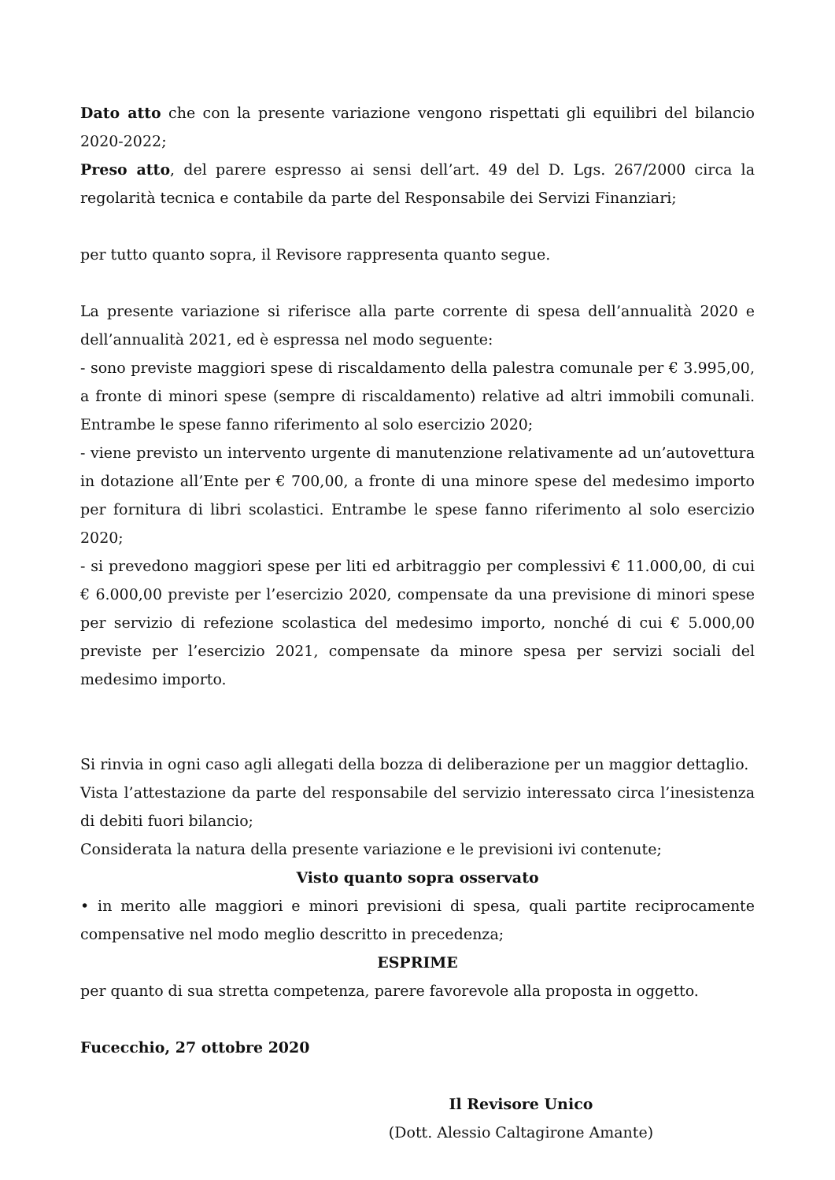Dato atto che con la presente variazione vengono rispettati gli equilibri del bilancio 2020-2022;
Preso atto, del parere espresso ai sensi dell’art. 49 del D. Lgs. 267/2000 circa la regolarità tecnica e contabile da parte del Responsabile dei Servizi Finanziari;
per tutto quanto sopra, il Revisore rappresenta quanto segue.
La presente variazione si riferisce alla parte corrente di spesa dell’annualità 2020 e dell’annualità 2021, ed è espressa nel modo seguente:
- sono previste maggiori spese di riscaldamento della palestra comunale per € 3.995,00, a fronte di minori spese (sempre di riscaldamento) relative ad altri immobili comunali. Entrambe le spese fanno riferimento al solo esercizio 2020;
- viene previsto un intervento urgente di manutenzione relativamente ad un’autovettura in dotazione all’Ente per € 700,00, a fronte di una minore spese del medesimo importo per fornitura di libri scolastici. Entrambe le spese fanno riferimento al solo esercizio 2020;
- si prevedono maggiori spese per liti ed arbitraggio per complessivi € 11.000,00, di cui € 6.000,00 previste per l’esercizio 2020, compensate da una previsione di minori spese per servizio di refezione scolastica del medesimo importo, nonché di cui € 5.000,00 previste per l’esercizio 2021, compensate da minore spesa per servizi sociali del medesimo importo.
Si rinvia in ogni caso agli allegati della bozza di deliberazione per un maggior dettaglio.
Vista l’attestazione da parte del responsabile del servizio interessato circa l’inesistenza di debiti fuori bilancio;
Considerata la natura della presente variazione e le previsioni ivi contenute;
Visto quanto sopra osservato
• in merito alle maggiori e minori previsioni di spesa, quali partite reciprocamente compensative nel modo meglio descritto in precedenza;
ESPRIME
per quanto di sua stretta competenza, parere favorevole alla proposta in oggetto.
Fucecchio, 27 ottobre 2020
Il Revisore Unico
(Dott. Alessio Caltagirone Amante)